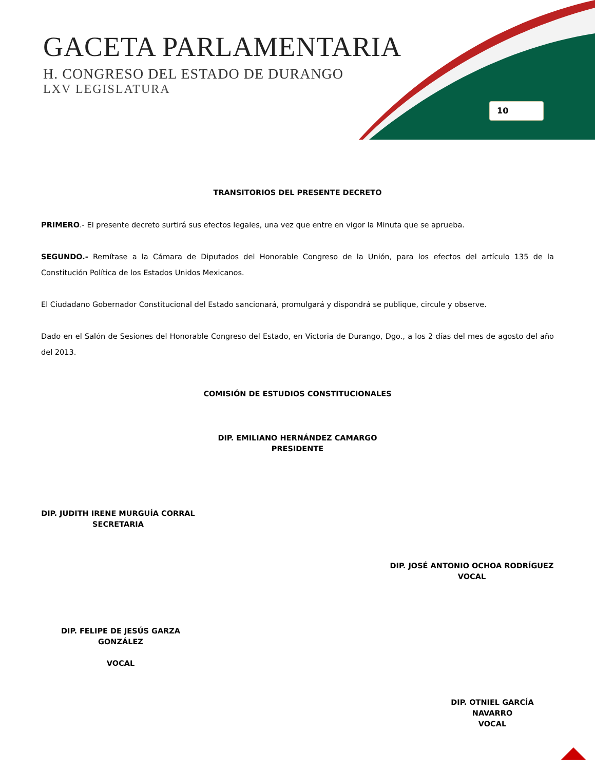GACETA PARLAMENTARIA
H. CONGRESO DEL ESTADO DE DURANGO
LXV LEGISLATURA
10
TRANSITORIOS DEL PRESENTE DECRETO
PRIMERO.- El presente decreto surtirá sus efectos legales, una vez que entre en vigor la Minuta que se aprueba.
SEGUNDO.- Remítase a la Cámara de Diputados del Honorable Congreso de la Unión, para los efectos del artículo 135 de la Constitución Política de los Estados Unidos Mexicanos.
El Ciudadano Gobernador Constitucional del Estado sancionará, promulgará y dispondrá se publique, circule y observe.
Dado en el Salón de Sesiones del Honorable Congreso del Estado, en Victoria de Durango, Dgo., a los 2 días del mes de agosto del año del 2013.
COMISIÓN DE ESTUDIOS CONSTITUCIONALES
DIP. EMILIANO HERNÁNDEZ CAMARGO
PRESIDENTE
DIP. JUDITH IRENE MURGUÍA CORRAL
SECRETARIA
DIP. JOSÉ ANTONIO OCHOA RODRÍGUEZ
VOCAL
DIP. FELIPE DE JESÚS GARZA GONZÁLEZ
VOCAL
DIP. OTNIEL GARCÍA NAVARRO
VOCAL